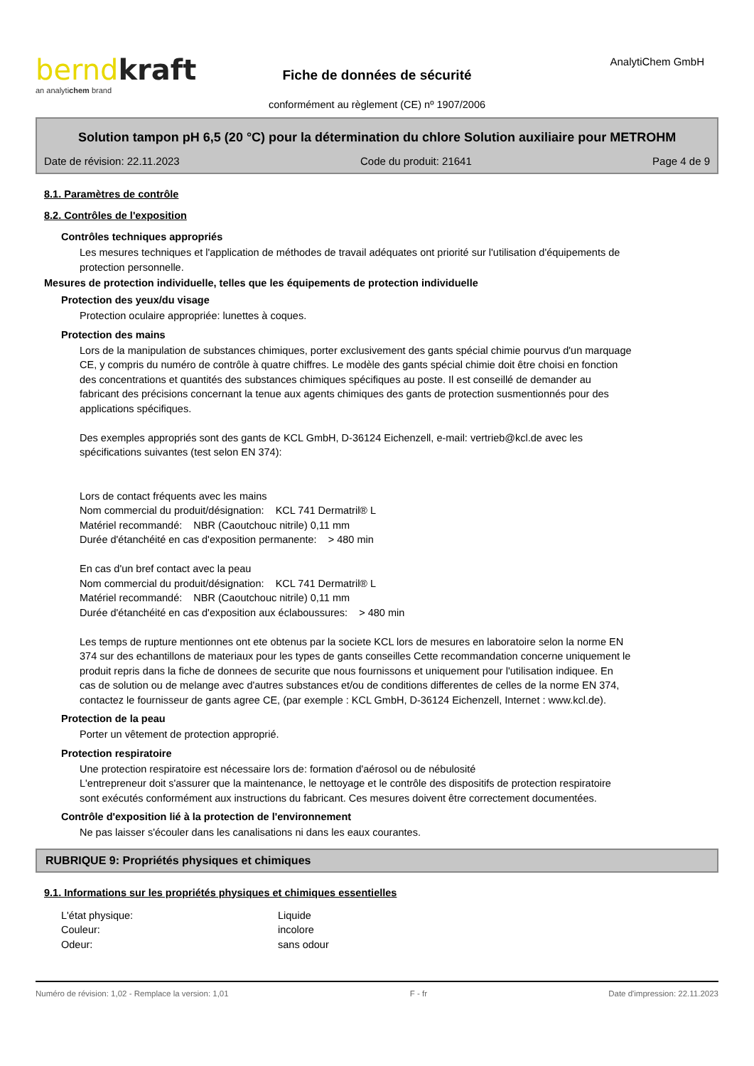AnalytiChem GmbH
berndkraft
an analytichem brand
Fiche de données de sécurité
conformément au règlement (CE) nº 1907/2006
Solution tampon pH 6,5 (20 °C) pour la détermination du chlore Solution auxiliaire pour METROHM
Date de révision: 22.11.2023 Code du produit: 21641 Page 4 de 9
8.1. Paramètres de contrôle
8.2. Contrôles de l'exposition
Contrôles techniques appropriés
Les mesures techniques et l'application de méthodes de travail adéquates ont priorité sur l'utilisation d'équipements de protection personnelle.
Mesures de protection individuelle, telles que les équipements de protection individuelle
Protection des yeux/du visage
Protection oculaire appropriée: lunettes à coques.
Protection des mains
Lors de la manipulation de substances chimiques, porter exclusivement des gants spécial chimie pourvus d'un marquage CE, y compris du numéro de contrôle à quatre chiffres. Le modèle des gants spécial chimie doit être choisi en fonction des concentrations et quantités des substances chimiques spécifiques au poste. Il est conseillé de demander au fabricant des précisions concernant la tenue aux agents chimiques des gants de protection susmentionnés pour des applications spécifiques.
Des exemples appropriés sont des gants de KCL GmbH, D-36124 Eichenzell, e-mail: vertrieb@kcl.de avec les spécifications suivantes (test selon EN 374):
Lors de contact fréquents avec les mains
Nom commercial du produit/désignation: KCL 741 Dermatril® L
Matériel recommandé: NBR (Caoutchouc nitrile) 0,11 mm
Durée d'étanchéité en cas d'exposition permanente: > 480 min
En cas d'un bref contact avec la peau
Nom commercial du produit/désignation: KCL 741 Dermatril® L
Matériel recommandé: NBR (Caoutchouc nitrile) 0,11 mm
Durée d'étanchéité en cas d'exposition aux éclaboussures: > 480 min
Les temps de rupture mentionnes ont ete obtenus par la societe KCL lors de mesures en laboratoire selon la norme EN 374 sur des echantillons de materiaux pour les types de gants conseilles Cette recommandation concerne uniquement le produit repris dans la fiche de donnees de securite que nous fournissons et uniquement pour l'utilisation indiquee. En cas de solution ou de melange avec d'autres substances et/ou de conditions differentes de celles de la norme EN 374, contactez le fournisseur de gants agree CE, (par exemple : KCL GmbH, D-36124 Eichenzell, Internet : www.kcl.de).
Protection de la peau
Porter un vêtement de protection approprié.
Protection respiratoire
Une protection respiratoire est nécessaire lors de: formation d'aérosol ou de nébulosité
L'entrepreneur doit s'assurer que la maintenance, le nettoyage et le contrôle des dispositifs de protection respiratoire sont exécutés conformément aux instructions du fabricant. Ces mesures doivent être correctement documentées.
Contrôle d'exposition lié à la protection de l'environnement
Ne pas laisser s'écouler dans les canalisations ni dans les eaux courantes.
RUBRIQUE 9: Propriétés physiques et chimiques
9.1. Informations sur les propriétés physiques et chimiques essentielles
L'état physique: Liquide
Couleur: incolore
Odeur: sans odour
Numéro de révision: 1,02 - Remplace la version: 1,01 F - fr Date d'impression: 22.11.2023